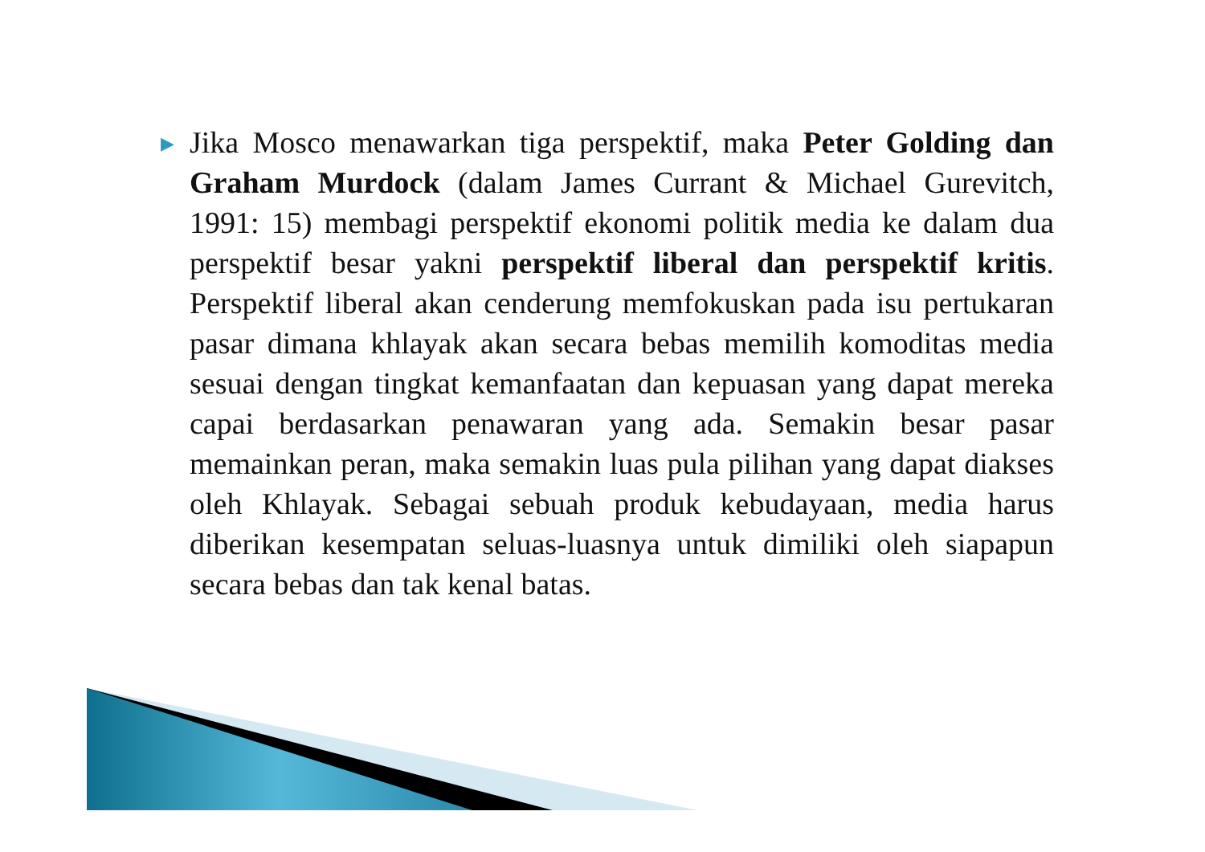▶
Jika Mosco menawarkan tiga perspektif, maka Peter Golding dan Graham Murdock (dalam James Currant & Michael Gurevitch, 1991: 15) membagi perspektif ekonomi politik media ke dalam dua perspektif besar yakni perspektif liberal dan perspektif kritis. Perspektif liberal akan cenderung memfokuskan pada isu pertukaran pasar dimana khlayak akan secara bebas memilih komoditas media sesuai dengan tingkat kemanfaatan dan kepuasan yang dapat mereka capai berdasarkan penawaran yang ada. Semakin besar pasar memainkan peran, maka semakin luas pula pilihan yang dapat diakses oleh Khlayak. Sebagai sebuah produk kebudayaan, media harus diberikan kesempatan seluas-luasnya untuk dimiliki oleh siapapun secara bebas dan tak kenal batas.